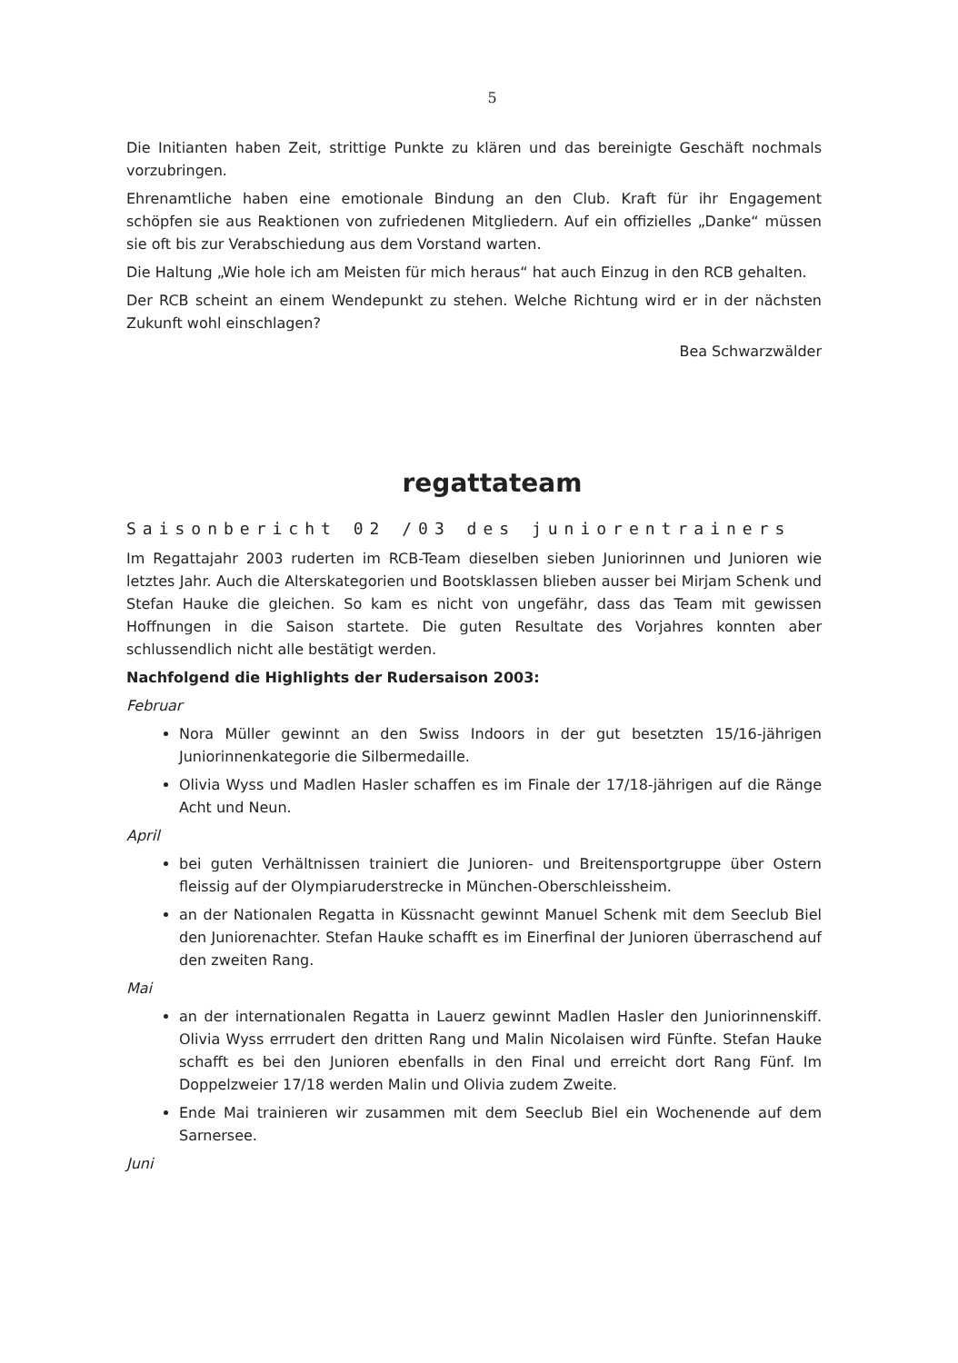5
Die Initianten haben Zeit, strittige Punkte zu klären und das bereinigte Geschäft nochmals vorzubringen.
Ehrenamtliche haben eine emotionale Bindung an den Club. Kraft für ihr Engagement schöpfen sie aus Reaktionen von zufriedenen Mitgliedern. Auf ein offizielles „Danke“ müssen sie oft bis zur Verabschiedung aus dem Vorstand warten.
Die Haltung „Wie hole ich am Meisten für mich heraus“ hat auch Einzug in den RCB gehalten.
Der RCB scheint an einem Wendepunkt zu stehen. Welche Richtung wird er in der nächsten Zukunft wohl einschlagen?
Bea Schwarzwälder
regattateam
Saisonbericht 02 /03 des juniorentrainers
Im Regattajahr 2003 ruderten im RCB-Team dieselben sieben Juniorinnen und Junioren wie letztes Jahr. Auch die Alterskategorien und Bootsklassen blieben ausser bei Mirjam Schenk und Stefan Hauke die gleichen. So kam es nicht von ungefähr, dass das Team mit gewissen Hoffnungen in die Saison startete. Die guten Resultate des Vorjahres konnten aber schlussendlich nicht alle bestätigt werden.
Nachfolgend die Highlights der Rudersaison 2003:
Februar
Nora Müller gewinnt an den Swiss Indoors in der gut besetzten 15/16-jährigen Juniorinnenkategorie die Silbermedaille.
Olivia Wyss und Madlen Hasler schaffen es im Finale der 17/18-jährigen auf die Ränge Acht und Neun.
April
bei guten Verhältnissen trainiert die Junioren- und Breitensportgruppe über Ostern fleissig auf der Olympiaruderstrecke in München-Oberschleissheim.
an der Nationalen Regatta in Küssnacht gewinnt Manuel Schenk mit dem Seeclub Biel den Juniorenachter. Stefan Hauke schafft es im Einerfinal der Junioren überraschend auf den zweiten Rang.
Mai
an der internationalen Regatta in Lauerz gewinnt Madlen Hasler den Juniorinnenskiff. Olivia Wyss errrudert den dritten Rang und Malin Nicolaisen wird Fünfte. Stefan Hauke schafft es bei den Junioren ebenfalls in den Final und erreicht dort Rang Fünf. Im Doppelzweier 17/18 werden Malin und Olivia zudem Zweite.
Ende Mai trainieren wir zusammen mit dem Seeclub Biel ein Wochenende auf dem Sarnersee.
Juni